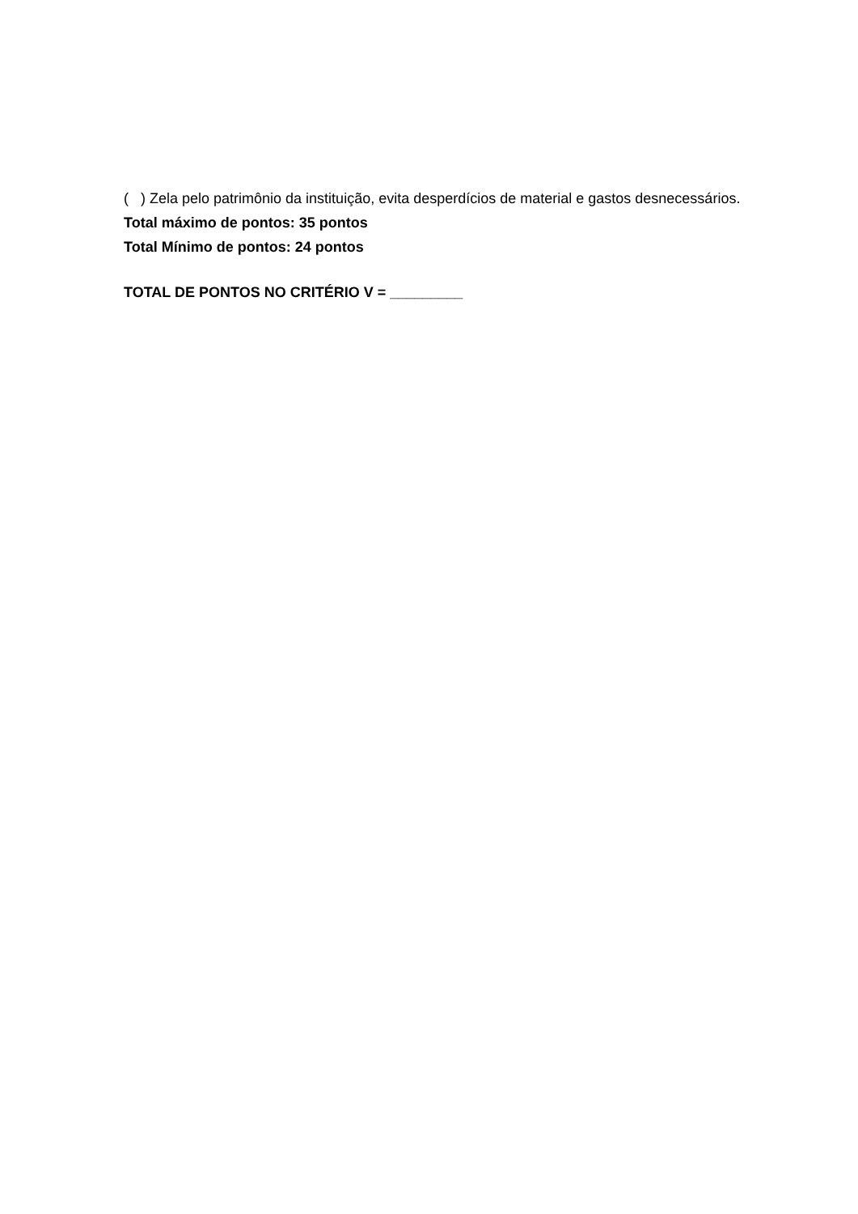( ) Zela pelo patrimônio da instituição, evita desperdícios de material e gastos desnecessários.
Total máximo de pontos: 35 pontos
Total Mínimo de pontos: 24 pontos
TOTAL DE PONTOS NO CRITÉRIO V = _________